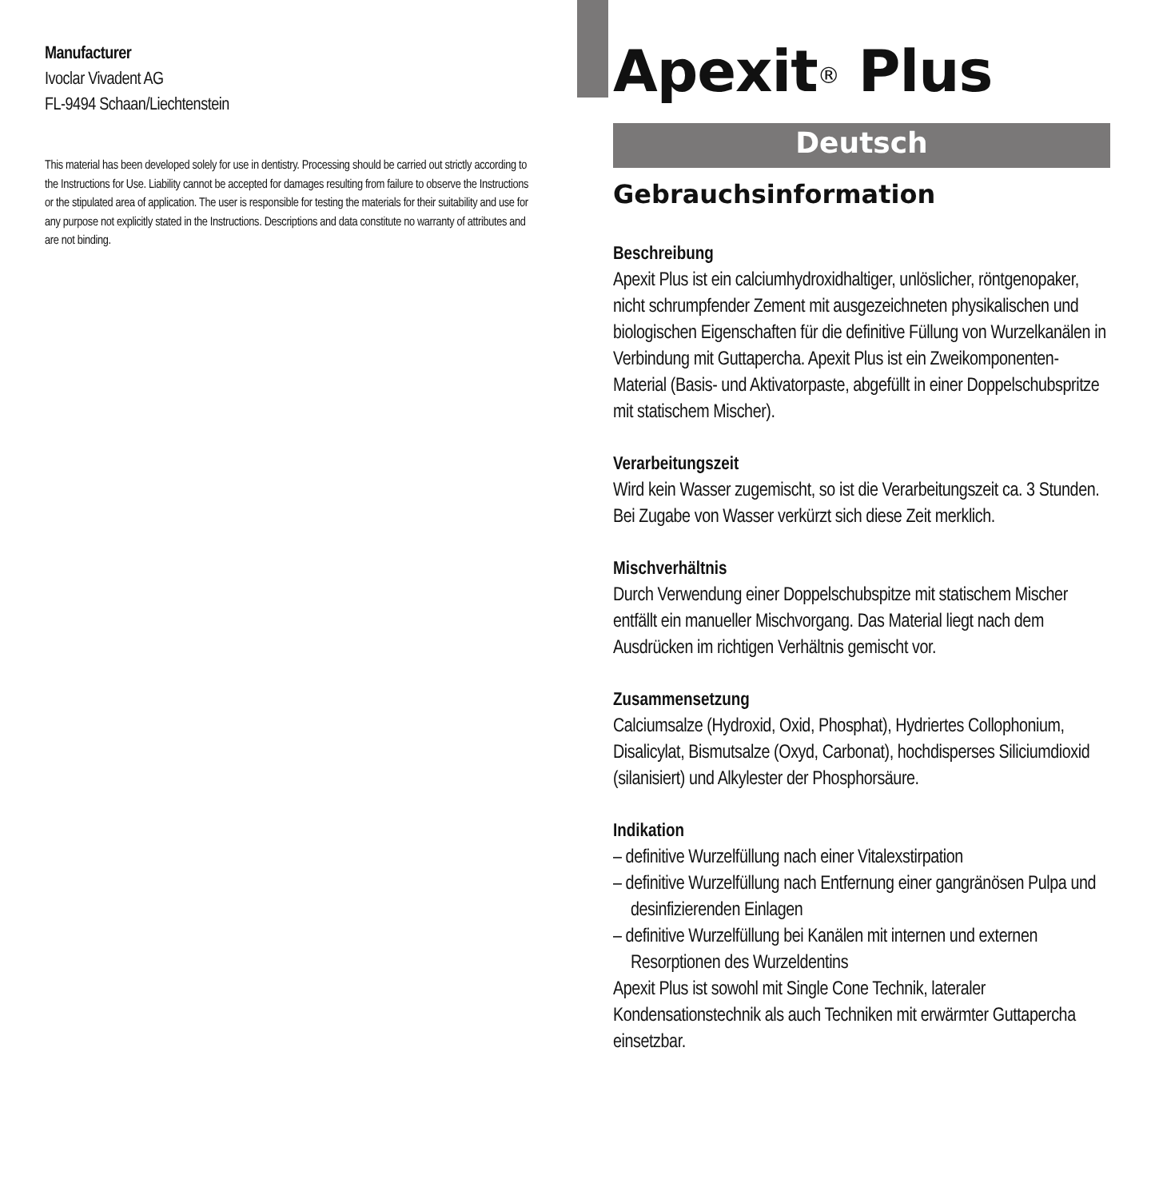Manufacturer
Ivoclar Vivadent AG
FL-9494 Schaan/Liechtenstein
This material has been developed solely for use in dentistry. Processing should be carried out strictly according to the Instructions for Use. Liability cannot be accepted for damages resulting from failure to observe the Instructions or the stipulated area of application. The user is responsible for testing the materials for their suitability and use for any purpose not explicitly stated in the Instructions. Descriptions and data constitute no warranty of attributes and are not binding.
Apexit<sup>®</sup> Plus
Deutsch
Gebrauchsinformation
Beschreibung
Apexit Plus ist ein calciumhydroxidhaltiger, unlöslicher, röntgenopaker, nicht schrumpfender Zement mit ausgezeichneten physikalischen und biologischen Eigenschaften für die definitive Füllung von Wurzelkanälen in Verbindung mit Guttapercha. Apexit Plus ist ein Zweikomponenten-Material (Basis- und Aktivatorpaste, abgefüllt in einer Doppelschubspritze mit statischem Mischer).
Verarbeitungszeit
Wird kein Wasser zugemischt, so ist die Verarbeitungszeit ca. 3 Stunden. Bei Zugabe von Wasser verkürzt sich diese Zeit merklich.
Mischverhältnis
Durch Verwendung einer Doppelschubspitze mit statischem Mischer entfällt ein manueller Mischvorgang. Das Material liegt nach dem Ausdrücken im richtigen Verhältnis gemischt vor.
Zusammensetzung
Calciumsalze (Hydroxid, Oxid, Phosphat), Hydriertes Collophonium, Disalicylat, Bismutsalze (Oxyd, Carbonat), hochdisperses Siliciumdioxid (silanisiert) und Alkylester der Phosphorsäure.
Indikation
– definitive Wurzelfüllung nach einer Vitalexstirpation
– definitive Wurzelfüllung nach Entfernung einer gangränösen Pulpa und desinfizierenden Einlagen
– definitive Wurzelfüllung bei Kanälen mit internen und externen Resorptionen des Wurzeldentins
Apexit Plus ist sowohl mit Single Cone Technik, lateraler Kondensationstechnik als auch Techniken mit erwärmter Guttapercha einsetzbar.